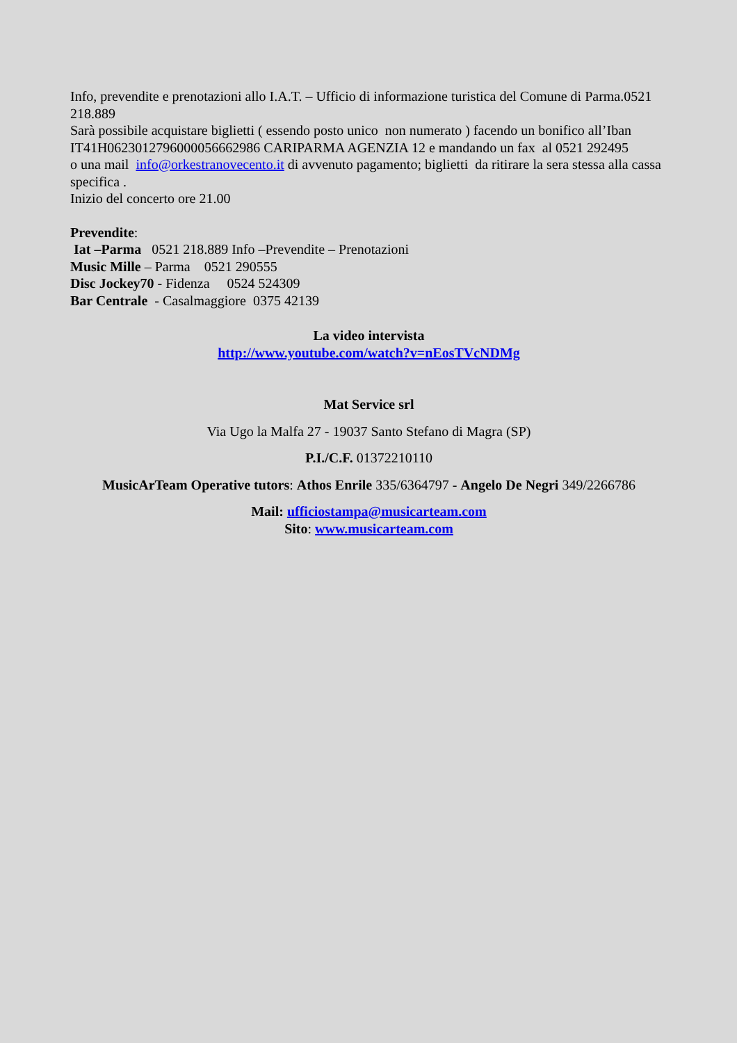Info, prevendite e prenotazioni allo I.A.T. – Ufficio di informazione turistica del Comune di Parma.0521 218.889
Sarà possibile acquistare biglietti ( essendo posto unico non numerato ) facendo un bonifico all’Iban IT41H0623012796000056662986 CARIPARMA AGENZIA 12 e mandando un fax al 0521 292495
o una mail info@orkestranovecento.it di avvenuto pagamento; biglietti da ritirare la sera stessa alla cassa specifica .
Inizio del concerto ore 21.00
Prevendite:
Iat –Parma 0521 218.889 Info –Prevendite – Prenotazioni
Music Mille – Parma 0521 290555
Disc Jockey70 - Fidenza 0524 524309
Bar Centrale - Casalmaggiore 0375 42139
La video intervista
http://www.youtube.com/watch?v=nEosTVcNDMg
Mat Service srl
Via Ugo la Malfa 27 - 19037 Santo Stefano di Magra (SP)
P.I./C.F. 01372210110
MusicArTeam Operative tutors: Athos Enrile 335/6364797 - Angelo De Negri 349/2266786
Mail: ufficiostampa@musicarteam.com
Sito: www.musicarteam.com